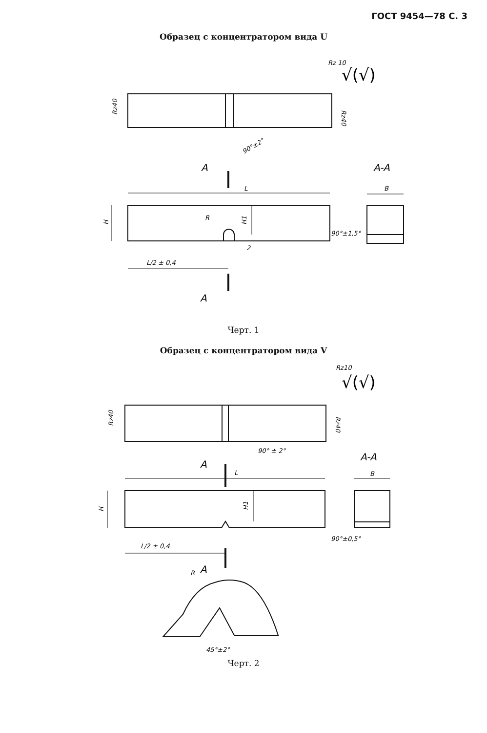ГОСТ 9454—78 С. 3
Образец с концентратором вида U
Rz 10
√(√)
Rz40
Rz40
90°±2°
A
A-A
L
B
H
R
H1
90°±1,5°
2
L/2 ± 0,4
A
Черт. 1
Образец с концентратором вида V
Rz10
√(√)
Rz40
Rz40
90° ± 2°
A
A-A
L
B
H
H1
90°±0,5°
L/2 ± 0,4
R
A
45°±2°
Черт. 2